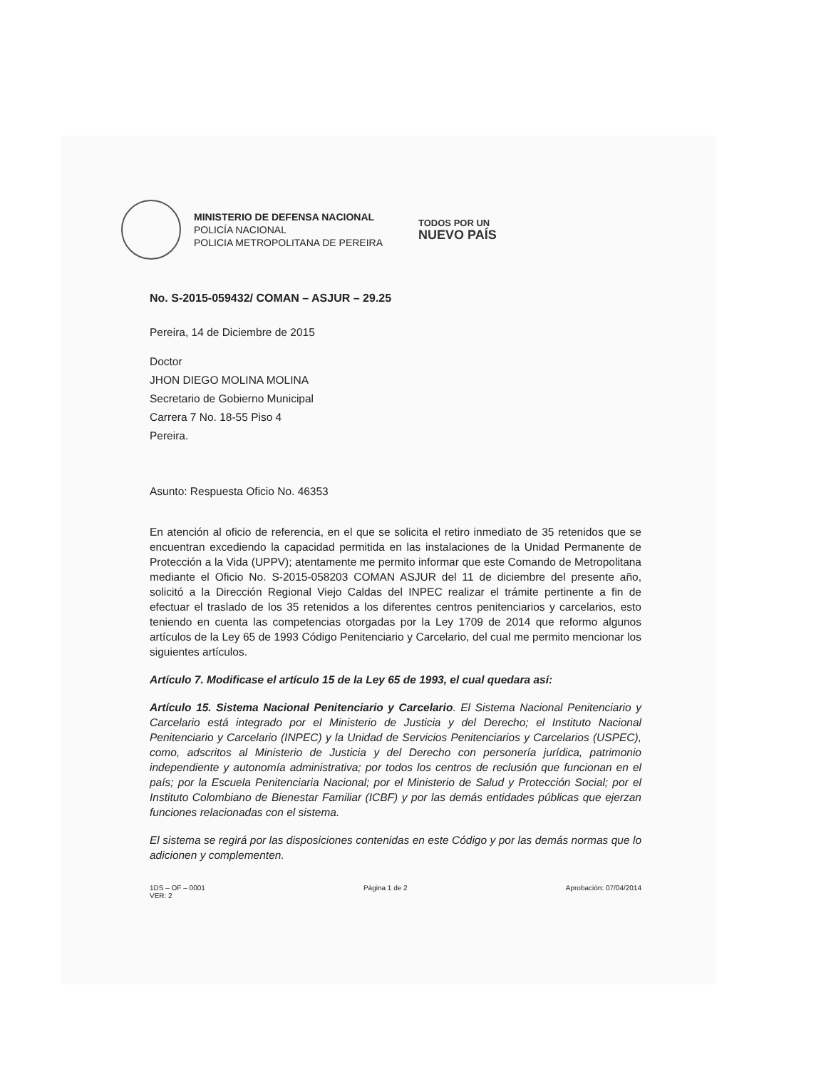MINISTERIO DE DEFENSA NACIONAL
POLICÍA NACIONAL
POLICIA METROPOLITANA DE PEREIRA
TODOS POR UN
NUEVO PAÍS
No. S-2015-059432/ COMAN – ASJUR – 29.25
Pereira, 14 de Diciembre de 2015
Doctor
JHON DIEGO MOLINA MOLINA
Secretario de Gobierno Municipal
Carrera 7 No. 18-55 Piso 4
Pereira.
Asunto: Respuesta Oficio No. 46353
En atención al oficio de referencia, en el que se solicita el retiro inmediato de 35 retenidos que se encuentran excediendo la capacidad permitida en las instalaciones de la Unidad Permanente de Protección a la Vida (UPPV); atentamente me permito informar que este Comando de Metropolitana mediante el Oficio No. S-2015-058203 COMAN ASJUR del 11 de diciembre del presente año, solicitó a la Dirección Regional Viejo Caldas del INPEC realizar el trámite pertinente a fin de efectuar el traslado de los 35 retenidos a los diferentes centros penitenciarios y carcelarios, esto teniendo en cuenta las competencias otorgadas por la Ley 1709 de 2014 que reformo algunos artículos de la Ley 65 de 1993 Código Penitenciario y Carcelario, del cual me permito mencionar los siguientes artículos.
Artículo 7. Modificase el artículo 15 de la Ley 65 de 1993, el cual quedara así:
Artículo 15. Sistema Nacional Penitenciario y Carcelario. El Sistema Nacional Penitenciario y Carcelario está integrado por el Ministerio de Justicia y del Derecho; el Instituto Nacional Penitenciario y Carcelario (INPEC) y la Unidad de Servicios Penitenciarios y Carcelarios (USPEC), como, adscritos al Ministerio de Justicia y del Derecho con personería jurídica, patrimonio independiente y autonomía administrativa; por todos los centros de reclusión que funcionan en el país; por la Escuela Penitenciaria Nacional; por el Ministerio de Salud y Protección Social; por el Instituto Colombiano de Bienestar Familiar (ICBF) y por las demás entidades públicas que ejerzan funciones relacionadas con el sistema.
El sistema se regirá por las disposiciones contenidas en este Código y por las demás normas que lo adicionen y complementen.
1DS – OF – 0001
VER: 2 Página 1 de 2 Aprobación: 07/04/2014